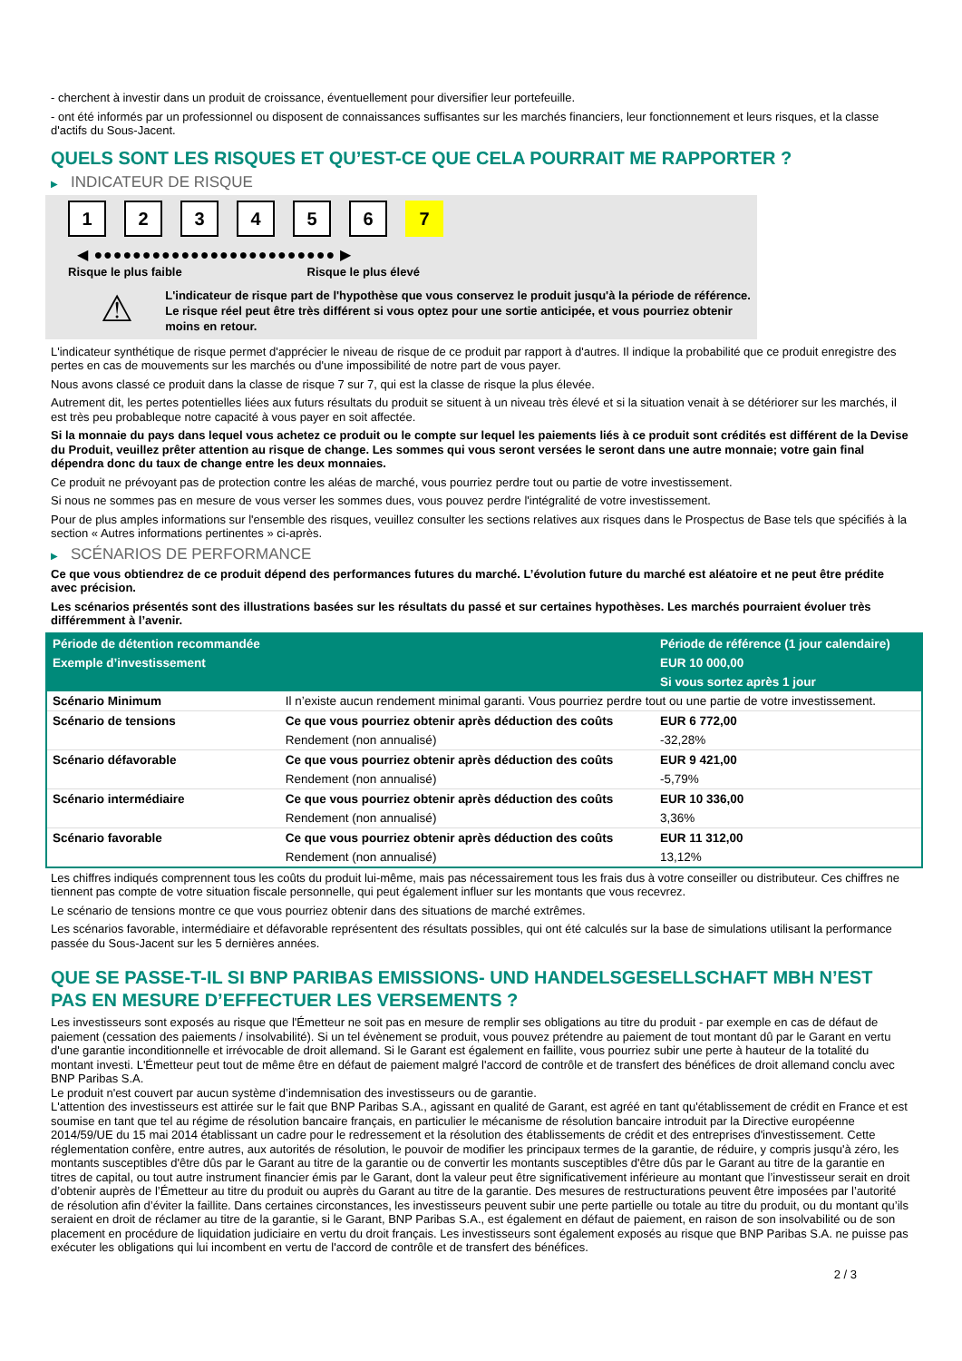- cherchent à investir dans un produit de croissance, éventuellement pour diversifier leur portefeuille.
- ont été informés par un professionnel ou disposent de connaissances suffisantes sur les marchés financiers, leur fonctionnement et leurs risques, et la classe d'actifs du Sous-Jacent.
QUELS SONT LES RISQUES ET QU’EST-CE QUE CELA POURRAIT ME RAPPORTER ?
▶ INDICATEUR DE RISQUE
123456 7
◀ ●●●●●●●●●●●●●●●●●●●●●●●●● ▶
Risque le plus faible Risque le plus élevé
⚠
L'indicateur de risque part de l'hypothèse que vous conservez le produit jusqu'à la période de référence.
Le risque réel peut être très différent si vous optez pour une sortie anticipée, et vous pourriez obtenir moins en retour.
L'indicateur synthétique de risque permet d'apprécier le niveau de risque de ce produit par rapport à d'autres. Il indique la probabilité que ce produit enregistre des pertes en cas de mouvements sur les marchés ou d'une impossibilité de notre part de vous payer.
Nous avons classé ce produit dans la classe de risque 7 sur 7, qui est la classe de risque la plus élevée.
Autrement dit, les pertes potentielles liées aux futurs résultats du produit se situent à un niveau très élevé et si la situation venait à se détériorer sur les marchés, il est très peu probableque notre capacité à vous payer en soit affectée.
Si la monnaie du pays dans lequel vous achetez ce produit ou le compte sur lequel les paiements liés à ce produit sont crédités est différent de la Devise du Produit, veuillez prêter attention au risque de change. Les sommes qui vous seront versées le seront dans une autre monnaie; votre gain final dépendra donc du taux de change entre les deux monnaies.
Ce produit ne prévoyant pas de protection contre les aléas de marché, vous pourriez perdre tout ou partie de votre investissement.
Si nous ne sommes pas en mesure de vous verser les sommes dues, vous pouvez perdre l'intégralité de votre investissement.
Pour de plus amples informations sur l'ensemble des risques, veuillez consulter les sections relatives aux risques dans le Prospectus de Base tels que spécifiés à la section « Autres informations pertinentes » ci-après.
▶ SCÉNARIOS DE PERFORMANCE
Ce que vous obtiendrez de ce produit dépend des performances futures du marché. L’évolution future du marché est aléatoire et ne peut être prédite avec précision.
Les scénarios présentés sont des illustrations basées sur les résultats du passé et sur certaines hypothèses. Les marchés pourraient évoluer très différemment à l’avenir.
| Période de détention recommandée | | Période de référence (1 jour calendaire) |
| Exemple d’investissement | | EUR 10 000,00 |
| | | Si vous sortez après 1 jour |
| Scénario Minimum | Il n’existe aucun rendement minimal garanti. Vous pourriez perdre tout ou une partie de votre investissement. | |
| Scénario de tensions | Ce que vous pourriez obtenir après déduction des coûts | EUR 6 772,00 |
| | Rendement (non annualisé) | -32,28% |
| Scénario défavorable | Ce que vous pourriez obtenir après déduction des coûts | EUR 9 421,00 |
| | Rendement (non annualisé) | -5,79% |
| Scénario intermédiaire | Ce que vous pourriez obtenir après déduction des coûts | EUR 10 336,00 |
| | Rendement (non annualisé) | 3,36% |
| Scénario favorable | Ce que vous pourriez obtenir après déduction des coûts | EUR 11 312,00 |
| | Rendement (non annualisé) | 13,12% |
Les chiffres indiqués comprennent tous les coûts du produit lui-même, mais pas nécessairement tous les frais dus à votre conseiller ou distributeur. Ces chiffres ne tiennent pas compte de votre situation fiscale personnelle, qui peut également influer sur les montants que vous recevrez.
Le scénario de tensions montre ce que vous pourriez obtenir dans des situations de marché extrêmes.
Les scénarios favorable, intermédiaire et défavorable représentent des résultats possibles, qui ont été calculés sur la base de simulations utilisant la performance passée du Sous-Jacent sur les 5 dernières années.
QUE SE PASSE-T-IL SI BNP PARIBAS EMISSIONS- UND HANDELSGESELLSCHAFT MBH N’EST PAS EN MESURE D’EFFECTUER LES VERSEMENTS ?
Les investisseurs sont exposés au risque que l'Émetteur ne soit pas en mesure de remplir ses obligations au titre du produit - par exemple en cas de défaut de paiement (cessation des paiements / insolvabilité). Si un tel évènement se produit, vous pouvez prétendre au paiement de tout montant dû par le Garant en vertu d'une garantie inconditionnelle et irrévocable de droit allemand. Si le Garant est également en faillite, vous pourriez subir une perte à hauteur de la totalité du montant investi. L'Émetteur peut tout de même être en défaut de paiement malgré l'accord de contrôle et de transfert des bénéfices de droit allemand conclu avec BNP Paribas S.A.
Le produit n'est couvert par aucun système d’indemnisation des investisseurs ou de garantie.
L'attention des investisseurs est attirée sur le fait que BNP Paribas S.A., agissant en qualité de Garant, est agréé en tant qu'établissement de crédit en France et est soumise en tant que tel au régime de résolution bancaire français, en particulier le mécanisme de résolution bancaire introduit par la Directive européenne 2014/59/UE du 15 mai 2014 établissant un cadre pour le redressement et la résolution des établissements de crédit et des entreprises d'investissement. Cette réglementation confère, entre autres, aux autorités de résolution, le pouvoir de modifier les principaux termes de la garantie, de réduire, y compris jusqu'à zéro, les montants susceptibles d'être dûs par le Garant au titre de la garantie ou de convertir les montants susceptibles d'être dûs par le Garant au titre de la garantie en titres de capital, ou tout autre instrument financier émis par le Garant, dont la valeur peut être significativement inférieure au montant que l’investisseur serait en droit d’obtenir auprès de l’Émetteur au titre du produit ou auprès du Garant au titre de la garantie. Des mesures de restructurations peuvent être imposées par l’autorité de résolution afin d’éviter la faillite. Dans certaines circonstances, les investisseurs peuvent subir une perte partielle ou totale au titre du produit, ou du montant qu’ils seraient en droit de réclamer au titre de la garantie, si le Garant, BNP Paribas S.A., est également en défaut de paiement, en raison de son insolvabilité ou de son placement en procédure de liquidation judiciaire en vertu du droit français. Les investisseurs sont également exposés au risque que BNP Paribas S.A. ne puisse pas exécuter les obligations qui lui incombent en vertu de l'accord de contrôle et de transfert des bénéfices.
2 / 3